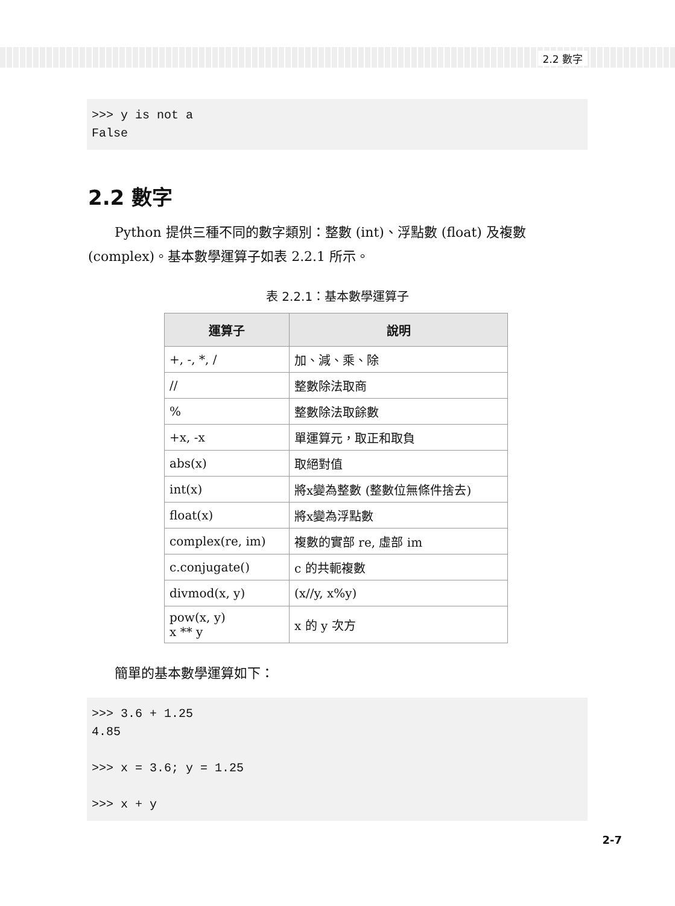2.2 數字
>>> y is not a False
2.2 數字
  Python 提供三種不同的數字類別：整數 (int)、浮點數 (float) 及複數 (complex)。基本數學運算子如表 2.2.1 所示。
表 2.2.1：基本數學運算子
| 運算子 | 說明 |
| --- | --- |
| +, -, *, / | 加、減、乘、除 |
| // | 整數除法取商 |
| % | 整數除法取餘數 |
| +x, -x | 單運算元，取正和取負 |
| abs(x) | 取絕對值 |
| int(x) | 將x變為整數 (整數位無條件捨去) |
| float(x) | 將x變為浮點數 |
| complex(re, im) | 複數的實部 re, 虛部 im |
| c.conjugate() | c 的共軛複數 |
| divmod(x, y) | (x//y, x%y) |
| pow(x, y) x ** y | x 的 y 次方 |
  簡單的基本數學運算如下：
>>> 3.6 + 1.25 4.85 >>> x = 3.6; y = 1.25 >>> x + y
2-7